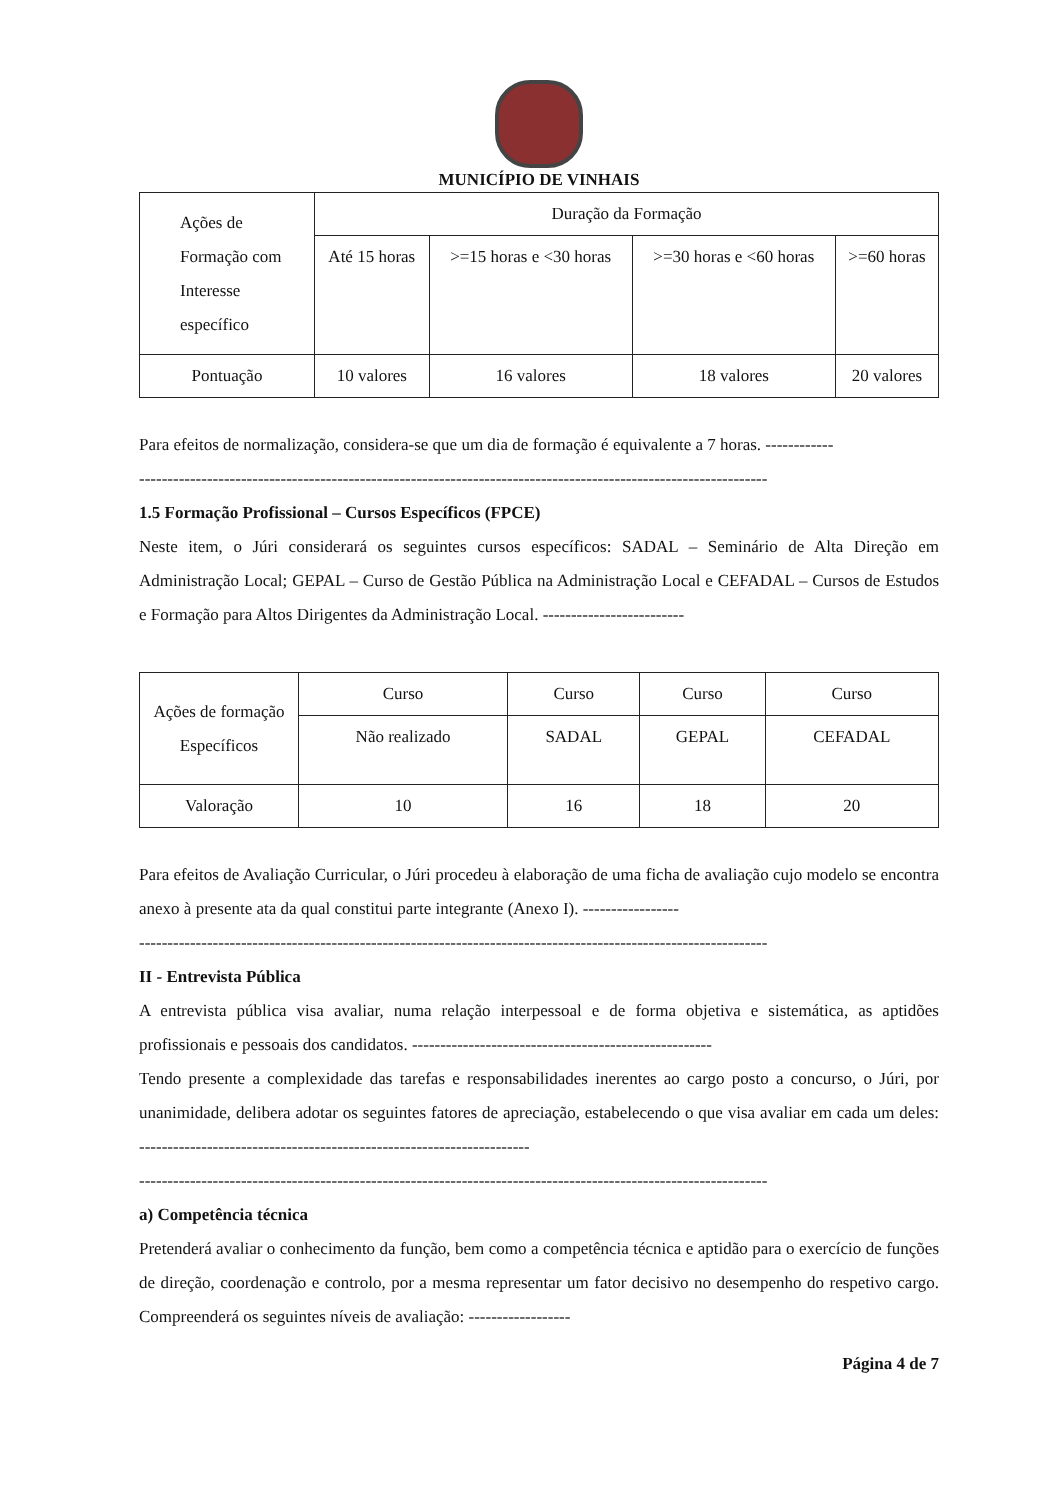MUNICÍPIO DE VINHAIS
| Ações de Formação com Interesse específico | Duração da Formação | | | |
| --- | --- | --- | --- | --- |
| | Até 15 horas | >=15 horas e <30 horas | >=30 horas e <60 horas | >=60 horas |
| Pontuação | 10 valores | 16 valores | 18 valores | 20 valores |
Para efeitos de normalização, considera-se que um dia de formação é equivalente a 7 horas. ------------
---------------------------------------------------------------------------------------------------------------
1.5 Formação Profissional – Cursos Específicos (FPCE)
Neste item, o Júri considerará os seguintes cursos específicos: SADAL – Seminário de Alta Direção em Administração Local; GEPAL – Curso de Gestão Pública na Administração Local e CEFADAL – Cursos de Estudos e Formação para Altos Dirigentes da Administração Local. -------------------------
| Ações de formação Específicos | Curso | Curso | Curso | Curso |
| --- | --- | --- | --- | --- |
| | Não realizado | SADAL | GEPAL | CEFADAL |
| Valoração | 10 | 16 | 18 | 20 |
Para efeitos de Avaliação Curricular, o Júri procedeu à elaboração de uma ficha de avaliação cujo modelo se encontra anexo à presente ata da qual constitui parte integrante (Anexo I). -----------------
---------------------------------------------------------------------------------------------------------------
II - Entrevista Pública
A entrevista pública visa avaliar, numa relação interpessoal e de forma objetiva e sistemática, as aptidões profissionais e pessoais dos candidatos. -----------------------------------------------------
Tendo presente a complexidade das tarefas e responsabilidades inerentes ao cargo posto a concurso, o Júri, por unanimidade, delibera adotar os seguintes fatores de apreciação, estabelecendo o que visa avaliar em cada um deles: ---------------------------------------------------------------------
---------------------------------------------------------------------------------------------------------------
a) Competência técnica
Pretenderá avaliar o conhecimento da função, bem como a competência técnica e aptidão para o exercício de funções de direção, coordenação e controlo, por a mesma representar um fator decisivo no desempenho do respetivo cargo. Compreenderá os seguintes níveis de avaliação: ------------------
Página 4 de 7